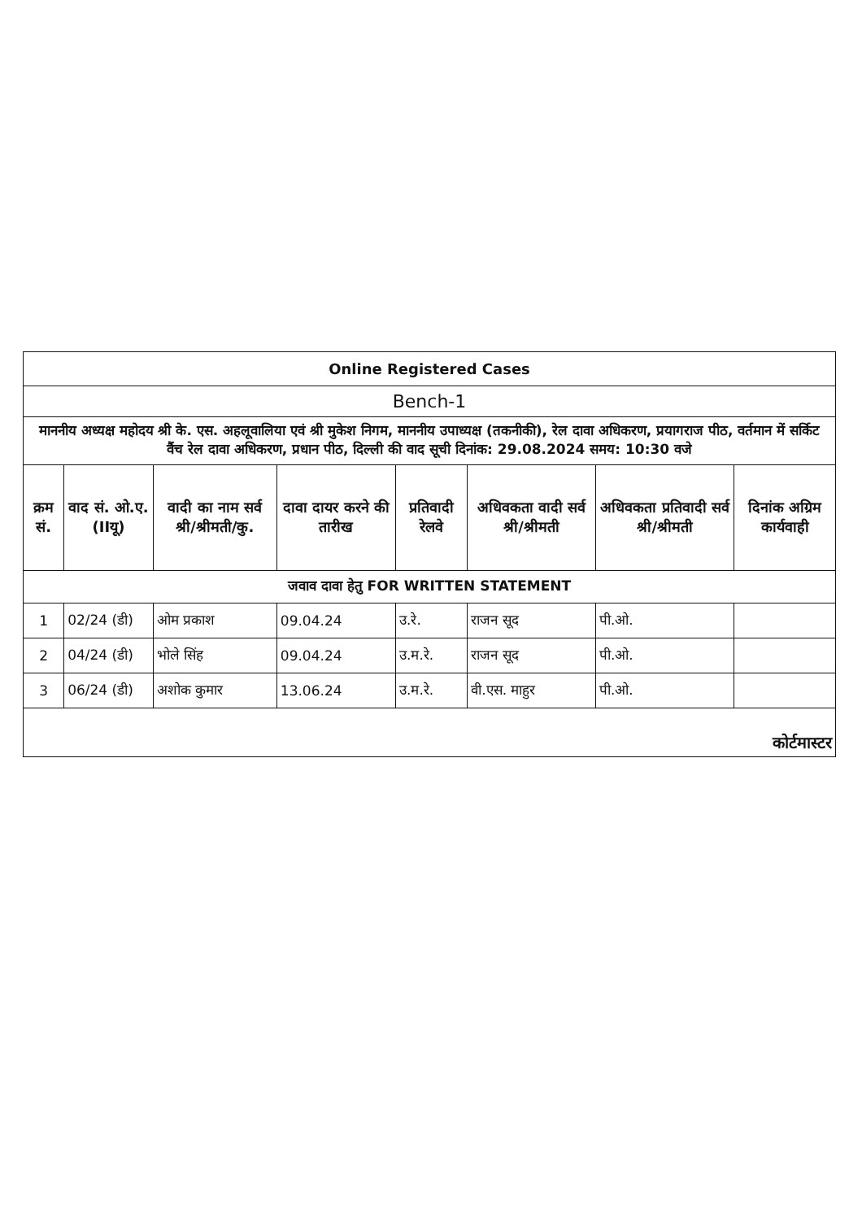| Online Registered Cases | | | | | | | |
| Bench-1 | | | | | | | |
| माननीय अध्यक्ष महोदय श्री के. एस. अहलूवालिया एवं श्री मुकेश निगम, माननीय उपाध्यक्ष (तकनीकी), रेल दावा अधिकरण, प्रयागराज पीठ, वर्तमान में सर्किट वैंच रेल दावा अधिकरण, प्रधान पीठ, दिल्ली की वाद सूची दिनांक: 29.08.2024 समय: 10:30 वजे | | | | | | | |
| क्रम सं. | वाद सं. ओ.ए.(IIयू) | वादी का नाम सर्व श्री/श्रीमती/कु. | दावा दायर करने की तारीख | प्रतिवादी रेलवे | अधिवकता वादी सर्व श्री/श्रीमती | अधिवकता प्रतिवादी सर्व श्री/श्रीमती | दिनांक अग्रिम कार्यवाही |
| जवाव दावा हेतु FOR WRITTEN STATEMENT | | | | | | | |
| 1 | 02/24 (डी) | ओम प्रकाश | 09.04.24 | उ.रे. | राजन सूद | पी.ओ. | |
| 2 | 04/24 (डी) | भोले सिंह | 09.04.24 | उ.म.रे. | राजन सूद | पी.ओ. | |
| 3 | 06/24 (डी) | अशोक कुमार | 13.06.24 | उ.म.रे. | वी.एस. माहुर | पी.ओ. | |
| कोर्टमास्टर | | | | | | | |